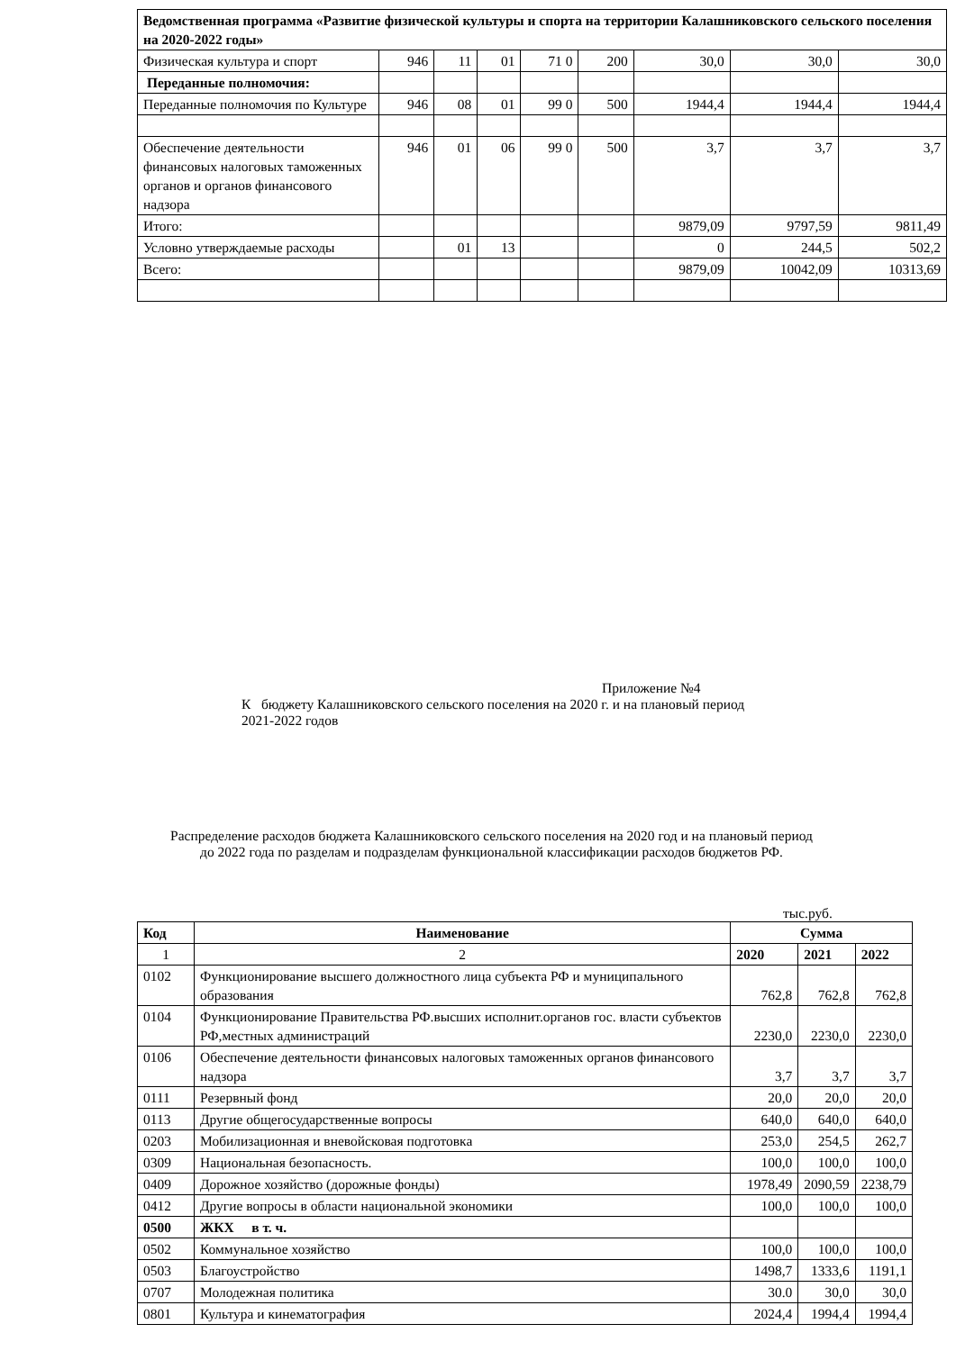| Ведомственная программа «Развитие физической культуры и спорта на территории Калашниковского сельского поселения на 2020-2022 годы» | | | | | | | | |
| Физическая культура и спорт | 946 | 11 | 01 | 71 0 | 200 | 30,0 | 30,0 | 30,0 |
| Переданные полномочия: | | | | | | | | |
| Переданные полномочия по Культуре | 946 | 08 | 01 | 99 0 | 500 | 1944,4 | 1944,4 | 1944,4 |
| Обеспечение деятельности финансовых налоговых таможенных органов и органов финансового надзора | 946 | 01 | 06 | 99 0 | 500 | 3,7 | 3,7 | 3,7 |
| Итого: | | | | | | 9879,09 | 9797,59 | 9811,49 |
| Условно утверждаемые расходы | | 01 | 13 | | | 0 | 244,5 | 502,2 |
| Всего: | | | | | | 9879,09 | 10042,09 | 10313,69 |
Приложение №4
К бюджету Калашниковского сельского поселения на 2020 г. и на плановый период 2021-2022 годов
Распределение расходов бюджета Калашниковского сельского поселения на 2020 год и на плановый период до 2022 года по разделам и подразделам функциональной классификации расходов бюджетов РФ.
тыс.руб.
| Код | Наименование | Сумма | | |
| --- | --- | --- | --- | --- |
| 1 | 2 | 2020 | 2021 | 2022 |
| 0102 | Функционирование высшего должностного лица субъекта РФ и муниципального образования | 762,8 | 762,8 | 762,8 |
| 0104 | Функционирование Правительства РФ.высших исполнит.органов гос. власти субъектов РФ,местных администраций | 2230,0 | 2230,0 | 2230,0 |
| 0106 | Обеспечение деятельности финансовых налоговых таможенных органов финансового надзора | 3,7 | 3,7 | 3,7 |
| 0111 | Резервный фонд | 20,0 | 20,0 | 20,0 |
| 0113 | Другие общегосударственные вопросы | 640,0 | 640,0 | 640,0 |
| 0203 | Мобилизационная и вневойсковая подготовка | 253,0 | 254,5 | 262,7 |
| 0309 | Национальная безопасность. | 100,0 | 100,0 | 100,0 |
| 0409 | Дорожное хозяйство (дорожные фонды) | 1978,49 | 2090,59 | 2238,79 |
| 0412 | Другие вопросы в области национальной экономики | 100,0 | 100,0 | 100,0 |
| 0500 | ЖКХ в т. ч. | | | |
| 0502 | Коммунальное хозяйство | 100,0 | 100,0 | 100,0 |
| 0503 | Благоустройство | 1498,7 | 1333,6 | 1191,1 |
| 0707 | Молодежная политика | 30.0 | 30,0 | 30,0 |
| 0801 | Культура и кинематография | 2024,4 | 1994,4 | 1994,4 |